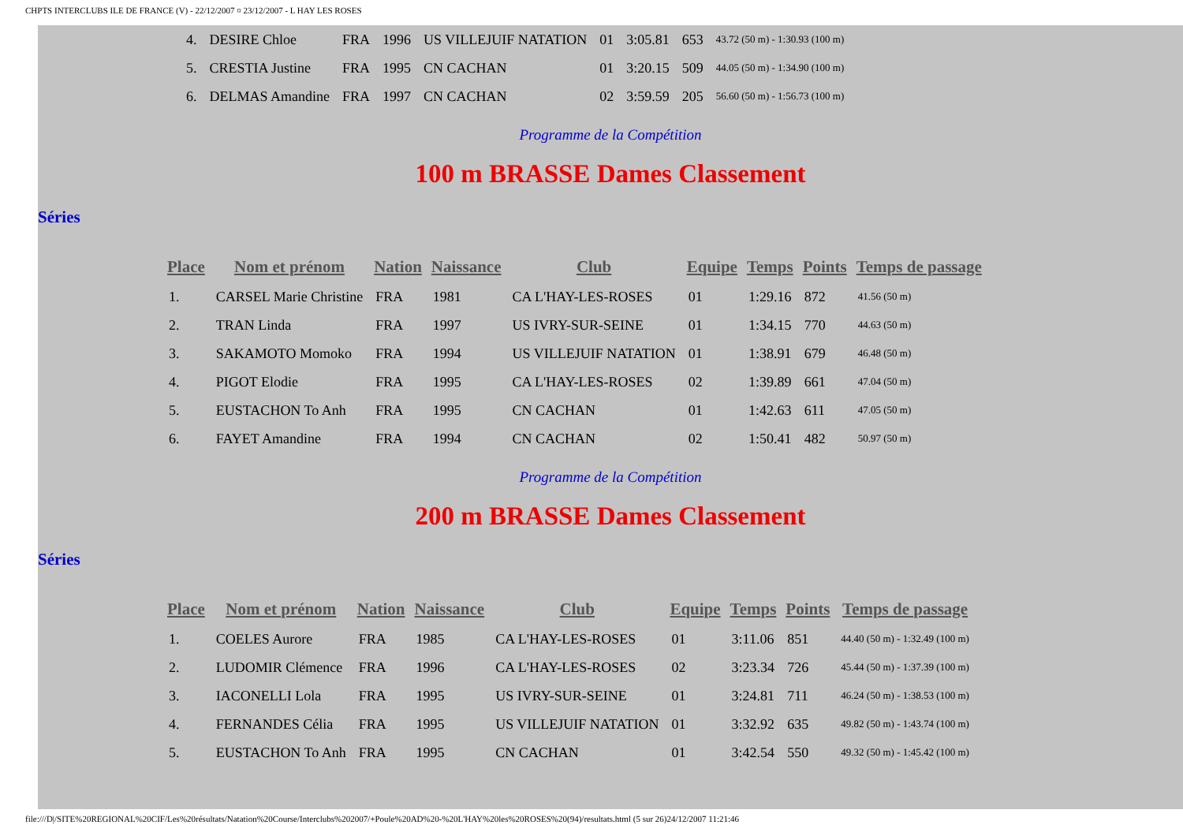CHPTS INTERCLUBS ILE DE FRANCE (V) - 22/12/2007 ¤ 23/12/2007 - L HAY LES ROSES
| 4. | DESIRE Chloe | FRA | 1996 | US VILLEJUIF NATATION | 01 | 3:05.81 | 653 | 43.72 (50 m) - 1:30.93 (100 m) |
| 5. | CRESTIA Justine | FRA | 1995 | CN CACHAN | 01 | 3:20.15 | 509 | 44.05 (50 m) - 1:34.90 (100 m) |
| 6. | DELMAS Amandine | FRA | 1997 | CN CACHAN | 02 | 3:59.59 | 205 | 56.60 (50 m) - 1:56.73 (100 m) |
Programme de la Compétition
100 m BRASSE Dames Classement
Séries
| Place | Nom et prénom | Nation | Naissance | Club | Equipe | Temps | Points | Temps de passage |
| --- | --- | --- | --- | --- | --- | --- | --- | --- |
| 1. | CARSEL Marie Christine | FRA | 1981 | CA L'HAY-LES-ROSES | 01 | 1:29.16 | 872 | 41.56 (50 m) |
| 2. | TRAN Linda | FRA | 1997 | US IVRY-SUR-SEINE | 01 | 1:34.15 | 770 | 44.63 (50 m) |
| 3. | SAKAMOTO Momoko | FRA | 1994 | US VILLEJUIF NATATION | 01 | 1:38.91 | 679 | 46.48 (50 m) |
| 4. | PIGOT Elodie | FRA | 1995 | CA L'HAY-LES-ROSES | 02 | 1:39.89 | 661 | 47.04 (50 m) |
| 5. | EUSTACHON To Anh | FRA | 1995 | CN CACHAN | 01 | 1:42.63 | 611 | 47.05 (50 m) |
| 6. | FAYET Amandine | FRA | 1994 | CN CACHAN | 02 | 1:50.41 | 482 | 50.97 (50 m) |
Programme de la Compétition
200 m BRASSE Dames Classement
Séries
| Place | Nom et prénom | Nation | Naissance | Club | Equipe | Temps | Points | Temps de passage |
| --- | --- | --- | --- | --- | --- | --- | --- | --- |
| 1. | COELES Aurore | FRA | 1985 | CA L'HAY-LES-ROSES | 01 | 3:11.06 | 851 | 44.40 (50 m) - 1:32.49 (100 m) |
| 2. | LUDOMIR Clémence | FRA | 1996 | CA L'HAY-LES-ROSES | 02 | 3:23.34 | 726 | 45.44 (50 m) - 1:37.39 (100 m) |
| 3. | IACONELLI Lola | FRA | 1995 | US IVRY-SUR-SEINE | 01 | 3:24.81 | 711 | 46.24 (50 m) - 1:38.53 (100 m) |
| 4. | FERNANDES Célia | FRA | 1995 | US VILLEJUIF NATATION | 01 | 3:32.92 | 635 | 49.82 (50 m) - 1:43.74 (100 m) |
| 5. | EUSTACHON To Anh | FRA | 1995 | CN CACHAN | 01 | 3:42.54 | 550 | 49.32 (50 m) - 1:45.42 (100 m) |
file:///D|/SITE%20REGIONAL%20CIF/Les%20résultats/Natation%20Course/Interclubs%202007/+Poule%20AD%20-%20L'HAY%20les%20ROSES%20(94)/resultats.html (5 sur 26)24/12/2007 11:21:46